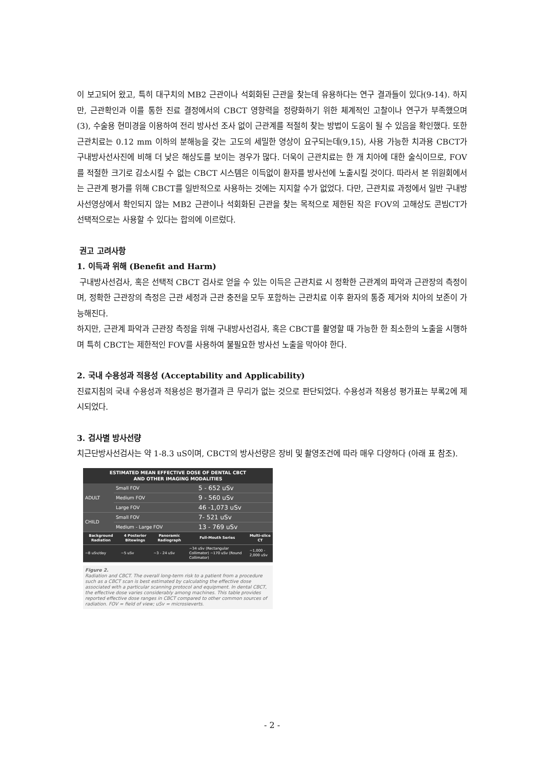이 보고되어 왔고, 특히 대구치의 MB2 근관이나 석회화된 근관을 찾는데 유용하다는 연구 결과들이 있다(9-14). 하지만, 근관확인과 이를 통한 진료 결정에서의 CBCT 영향력을 정량화하기 위한 체계적인 고찰이나 연구가 부족했으며 (3), 수술용 현미경을 이용하여 전리 방사선 조사 없이 근관계를 적절히 찾는 방법이 도움이 될 수 있음을 확인했다. 또한 근관치료는 0.12 mm 이하의 분해능을 갖는 고도의 세밀한 영상이 요구되는데(9,15), 사용 가능한 치과용 CBCT가 구내방사선사진에 비해 더 낮은 해상도를 보이는 경우가 많다. 더욱이 근관치료는 한 개 치아에 대한 술식이므로, FOV를 적절한 크기로 감소시킬 수 없는 CBCT 시스템은 이득없이 환자를 방사선에 노출시킬 것이다. 따라서 본 위원회에서는 근관계 평가를 위해 CBCT를 일반적으로 사용하는 것에는 지지할 수가 없었다. 다만, 근관치료 과정에서 일반 구내방사선영상에서 확인되지 않는 MB2 근관이나 석회화된 근관을 찾는 목적으로 제한된 작은 FOV의 고해상도 콘빔CT가 선택적으로는 사용할 수 있다는 합의에 이르렀다.
권고 고려사항
1. 이득과 위해 (Benefit and Harm)
구내방사선검사, 혹은 선택적 CBCT 검사로 얻을 수 있는 이득은 근관치료 시 정확한 근관계의 파악과 근관장의 측정이며, 정확한 근관장의 측정은 근관 세정과 근관 충전을 모두 포함하는 근관치료 이후 환자의 통증 제거와 치아의 보존이 가능해진다.
하지만, 근관계 파악과 근관장 측정을 위해 구내방사선검사, 혹은 CBCT를 촬영할 때 가능한 한 최소한의 노출을 시행하며 특히 CBCT는 제한적인 FOV를 사용하여 불필요한 방사선 노출을 막아야 한다.
2. 국내 수용성과 적용성 (Acceptability and Applicability)
진료지침의 국내 수용성과 적용성은 평가결과 큰 무리가 없는 것으로 판단되었다. 수용성과 적용성 평가표는 부록2에 제시되었다.
3. 검사별 방사선량
치근단방사선검사는 약 1-8.3 uS이며, CBCT의 방사선량은 장비 및 촬영조건에 따라 매우 다양하다 (아래 표 참조).
ESTIMATED MEAN EFFECTIVE DOSE OF DENTAL CBCT
AND OTHER IMAGING MODALITIES
| ADULT | Small FOV | 5 - 652 uSv |
| | Medium FOV | 9 - 560 uSv |
| | Large FOV | 46 -1,073 uSv |
| CHILD | Small FOV | 7- 521 uSv |
| | Medium - Large FOV | 13 - 769 uSv |
| Background Radiation | 4 Posterior Bitewings | Panoramic Radiograph | Full-Mouth Series | Multi-slice CT |
| --- | --- | --- | --- | --- |
| ~8 uSv/day | ~5 uSv | ~3 - 24 uSv | ~34 uSv (Rectangular Collimator) ~170 uSv (Round Collimator) | ~1,000 - 2,000 uSv |
Figure 2.
Radiation and CBCT. The overall long-term risk to a patient from a procedure such as a CBCT scan is best estimated by calculating the effective dose associated with a particular scanning protocol and equipment. In dental CBCT, the effective dose varies considerably among machines. This table provides reported effective dose ranges in CBCT compared to other common sources of radiation. FOV = field of view; uSv = microsieverts.
- 2 -